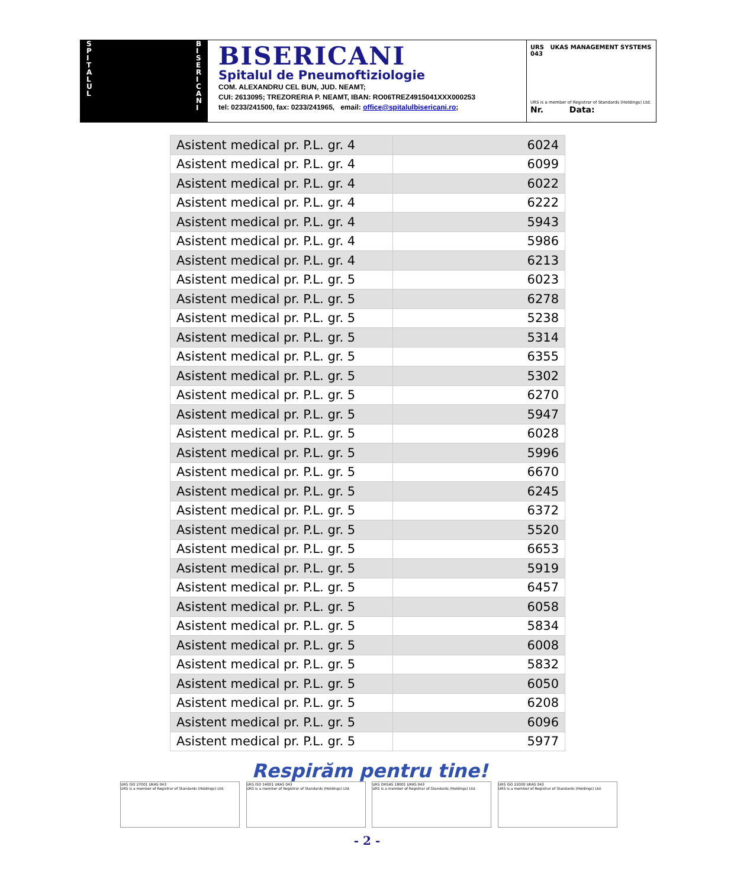S
P
I
T
A
L
U
L
B
I
S
E
R
I
C
A
N
I
BISERICANI
Spitalul de Pneumoftiziologie
COM. ALEXANDRU CEL BUN, JUD. NEAMT;
CUI: 2613095; TREZORERIA P. NEAMT, IBAN: RO06TREZ4915041XXX000253
tel: 0233/241500, fax: 0233/241965, email: office@spitalulbisericani.ro;
URS UKAS MANAGEMENT SYSTEMS 043
URS is a member of Registrar of Standards (Holdings) Ltd.
Nr. Data:
| Asistent medical pr. P.L. gr. 4 | 6024 |
| Asistent medical pr. P.L. gr. 4 | 6099 |
| Asistent medical pr. P.L. gr. 4 | 6022 |
| Asistent medical pr. P.L. gr. 4 | 6222 |
| Asistent medical pr. P.L. gr. 4 | 5943 |
| Asistent medical pr. P.L. gr. 4 | 5986 |
| Asistent medical pr. P.L. gr. 4 | 6213 |
| Asistent medical pr. P.L. gr. 5 | 6023 |
| Asistent medical pr. P.L. gr. 5 | 6278 |
| Asistent medical pr. P.L. gr. 5 | 5238 |
| Asistent medical pr. P.L. gr. 5 | 5314 |
| Asistent medical pr. P.L. gr. 5 | 6355 |
| Asistent medical pr. P.L. gr. 5 | 5302 |
| Asistent medical pr. P.L. gr. 5 | 6270 |
| Asistent medical pr. P.L. gr. 5 | 5947 |
| Asistent medical pr. P.L. gr. 5 | 6028 |
| Asistent medical pr. P.L. gr. 5 | 5996 |
| Asistent medical pr. P.L. gr. 5 | 6670 |
| Asistent medical pr. P.L. gr. 5 | 6245 |
| Asistent medical pr. P.L. gr. 5 | 6372 |
| Asistent medical pr. P.L. gr. 5 | 5520 |
| Asistent medical pr. P.L. gr. 5 | 6653 |
| Asistent medical pr. P.L. gr. 5 | 5919 |
| Asistent medical pr. P.L. gr. 5 | 6457 |
| Asistent medical pr. P.L. gr. 5 | 6058 |
| Asistent medical pr. P.L. gr. 5 | 5834 |
| Asistent medical pr. P.L. gr. 5 | 6008 |
| Asistent medical pr. P.L. gr. 5 | 5832 |
| Asistent medical pr. P.L. gr. 5 | 6050 |
| Asistent medical pr. P.L. gr. 5 | 6208 |
| Asistent medical pr. P.L. gr. 5 | 6096 |
| Asistent medical pr. P.L. gr. 5 | 5977 |
Respirăm pentru tine!
URS ISO 27001 UKAS 043
URS is a member of Registrar of Standards (Holdings) Ltd.
URS ISO 14001 UKAS 043
URS is a member of Registrar of Standards (Holdings) Ltd.
URS OHSAS 18001 UKAS 043
URS is a member of Registrar of Standards (Holdings) Ltd.
URS ISO 22000 UKAS 043
URS is a member of Registrar of Standards (Holdings) Ltd.
- 2 -